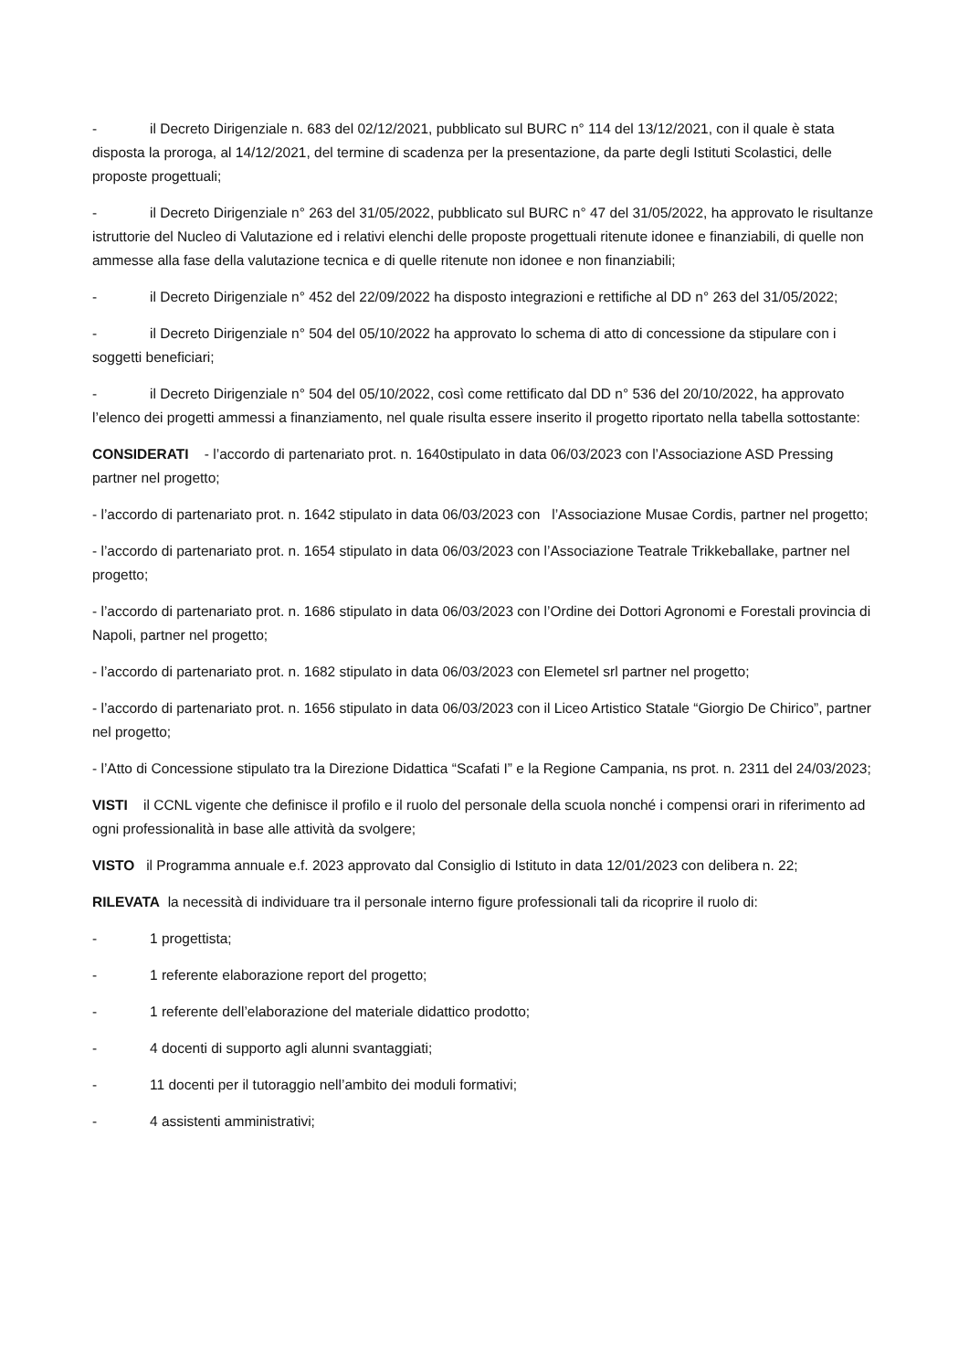- il Decreto Dirigenziale n. 683 del 02/12/2021, pubblicato sul BURC n° 114 del 13/12/2021, con il quale è stata disposta la proroga, al 14/12/2021, del termine di scadenza per la presentazione, da parte degli Istituti Scolastici, delle proposte progettuali;
- il Decreto Dirigenziale n° 263 del 31/05/2022, pubblicato sul BURC n° 47 del 31/05/2022, ha approvato le risultanze istruttorie del Nucleo di Valutazione ed i relativi elenchi delle proposte progettuali ritenute idonee e finanziabili, di quelle non ammesse alla fase della valutazione tecnica e di quelle ritenute non idonee e non finanziabili;
- il Decreto Dirigenziale n° 452 del 22/09/2022 ha disposto integrazioni e rettifiche al DD n° 263 del 31/05/2022;
- il Decreto Dirigenziale n° 504 del 05/10/2022 ha approvato lo schema di atto di concessione da stipulare con i soggetti beneficiari;
- il Decreto Dirigenziale n° 504 del 05/10/2022, così come rettificato dal DD n° 536 del 20/10/2022, ha approvato l’elenco dei progetti ammessi a finanziamento, nel quale risulta essere inserito il progetto riportato nella tabella sottostante:
CONSIDERATI - l’accordo di partenariato prot. n. 1640stipulato in data 06/03/2023 con l’Associazione ASD Pressing partner nel progetto;
- l’accordo di partenariato prot. n. 1642 stipulato in data 06/03/2023 con l’Associazione Musae Cordis, partner nel progetto;
- l’accordo di partenariato prot. n. 1654 stipulato in data 06/03/2023 con l’Associazione Teatrale Trikkeballake, partner nel progetto;
- l’accordo di partenariato prot. n. 1686 stipulato in data 06/03/2023 con l’Ordine dei Dottori Agronomi e Forestali provincia di Napoli, partner nel progetto;
- l’accordo di partenariato prot. n. 1682 stipulato in data 06/03/2023 con Elemetel srl partner nel progetto;
- l’accordo di partenariato prot. n. 1656 stipulato in data 06/03/2023 con il Liceo Artistico Statale “Giorgio De Chirico”, partner nel progetto;
- l’Atto di Concessione stipulato tra la Direzione Didattica “Scafati I” e la Regione Campania, ns prot. n. 2311 del 24/03/2023;
VISTI il CCNL vigente che definisce il profilo e il ruolo del personale della scuola nonché i compensi orari in riferimento ad ogni professionalità in base alle attività da svolgere;
VISTO il Programma annuale e.f. 2023 approvato dal Consiglio di Istituto in data 12/01/2023 con delibera n. 22;
RILEVATA la necessità di individuare tra il personale interno figure professionali tali da ricoprire il ruolo di:
- 1 progettista;
- 1 referente elaborazione report del progetto;
- 1 referente dell’elaborazione del materiale didattico prodotto;
- 4 docenti di supporto agli alunni svantaggiati;
- 11 docenti per il tutoraggio nell’ambito dei moduli formativi;
- 4 assistenti amministrativi;